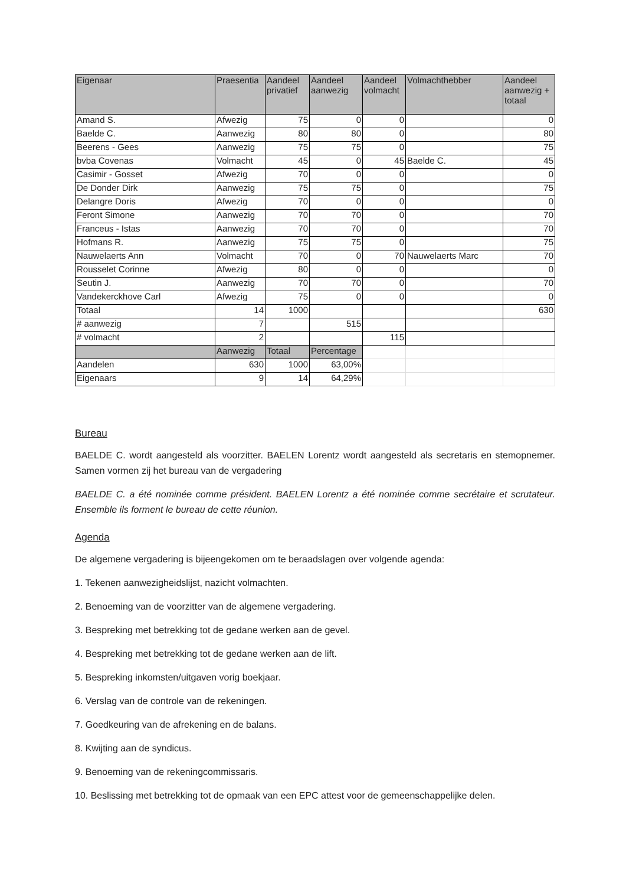| Eigenaar | Praesentia | Aandeel privatief | Aandeel aanwezig | Aandeel volmacht | Volmachthebber | Aandeel aanwezig + totaal |
| --- | --- | --- | --- | --- | --- | --- |
| Amand S. | Afwezig | 75 | 0 | 0 | | 0 |
| Baelde C. | Aanwezig | 80 | 80 | 0 | | 80 |
| Beerens - Gees | Aanwezig | 75 | 75 | 0 | | 75 |
| bvba Covenas | Volmacht | 45 | 0 | 45 | Baelde C. | 45 |
| Casimir - Gosset | Afwezig | 70 | 0 | 0 | | 0 |
| De Donder Dirk | Aanwezig | 75 | 75 | 0 | | 75 |
| Delangre Doris | Afwezig | 70 | 0 | 0 | | 0 |
| Feront Simone | Aanwezig | 70 | 70 | 0 | | 70 |
| Franceus - Istas | Aanwezig | 70 | 70 | 0 | | 70 |
| Hofmans R. | Aanwezig | 75 | 75 | 0 | | 75 |
| Nauwelaerts Ann | Volmacht | 70 | 0 | 70 | Nauwelaerts Marc | 70 |
| Rousselet Corinne | Afwezig | 80 | 0 | 0 | | 0 |
| Seutin J. | Aanwezig | 70 | 70 | 0 | | 70 |
| Vandekerckhove Carl | Afwezig | 75 | 0 | 0 | | 0 |
| Totaal | 14 | 1000 | | | | 630 |
| # aanwezig | 7 | | 515 | | | |
| # volmacht | 2 | | | 115 | | |
| | Aanwezig | Totaal | Percentage | | | |
| Aandelen | 630 | 1000 | 63,00% | | | |
| Eigenaars | 9 | 14 | 64,29% | | | |
Bureau
BAELDE C. wordt aangesteld als voorzitter. BAELEN Lorentz wordt aangesteld als secretaris en stemopnemer. Samen vormen zij het bureau van de vergadering
BAELDE C. a été nominée comme président. BAELEN Lorentz a été nominée comme secrétaire et scrutateur. Ensemble ils forment le bureau de cette réunion.
Agenda
De algemene vergadering is bijeengekomen om te beraadslagen over volgende agenda:
1. Tekenen aanwezigheidslijst, nazicht volmachten.
2. Benoeming van de voorzitter van de algemene vergadering.
3. Bespreking met betrekking tot de gedane werken aan de gevel.
4. Bespreking met betrekking tot de gedane werken aan de lift.
5. Bespreking inkomsten/uitgaven vorig boekjaar.
6. Verslag van de controle van de rekeningen.
7. Goedkeuring van de afrekening en de balans.
8. Kwijting aan de syndicus.
9. Benoeming van de rekeningcommissaris.
10. Beslissing met betrekking tot de opmaak van een EPC attest voor de gemeenschappelijke delen.